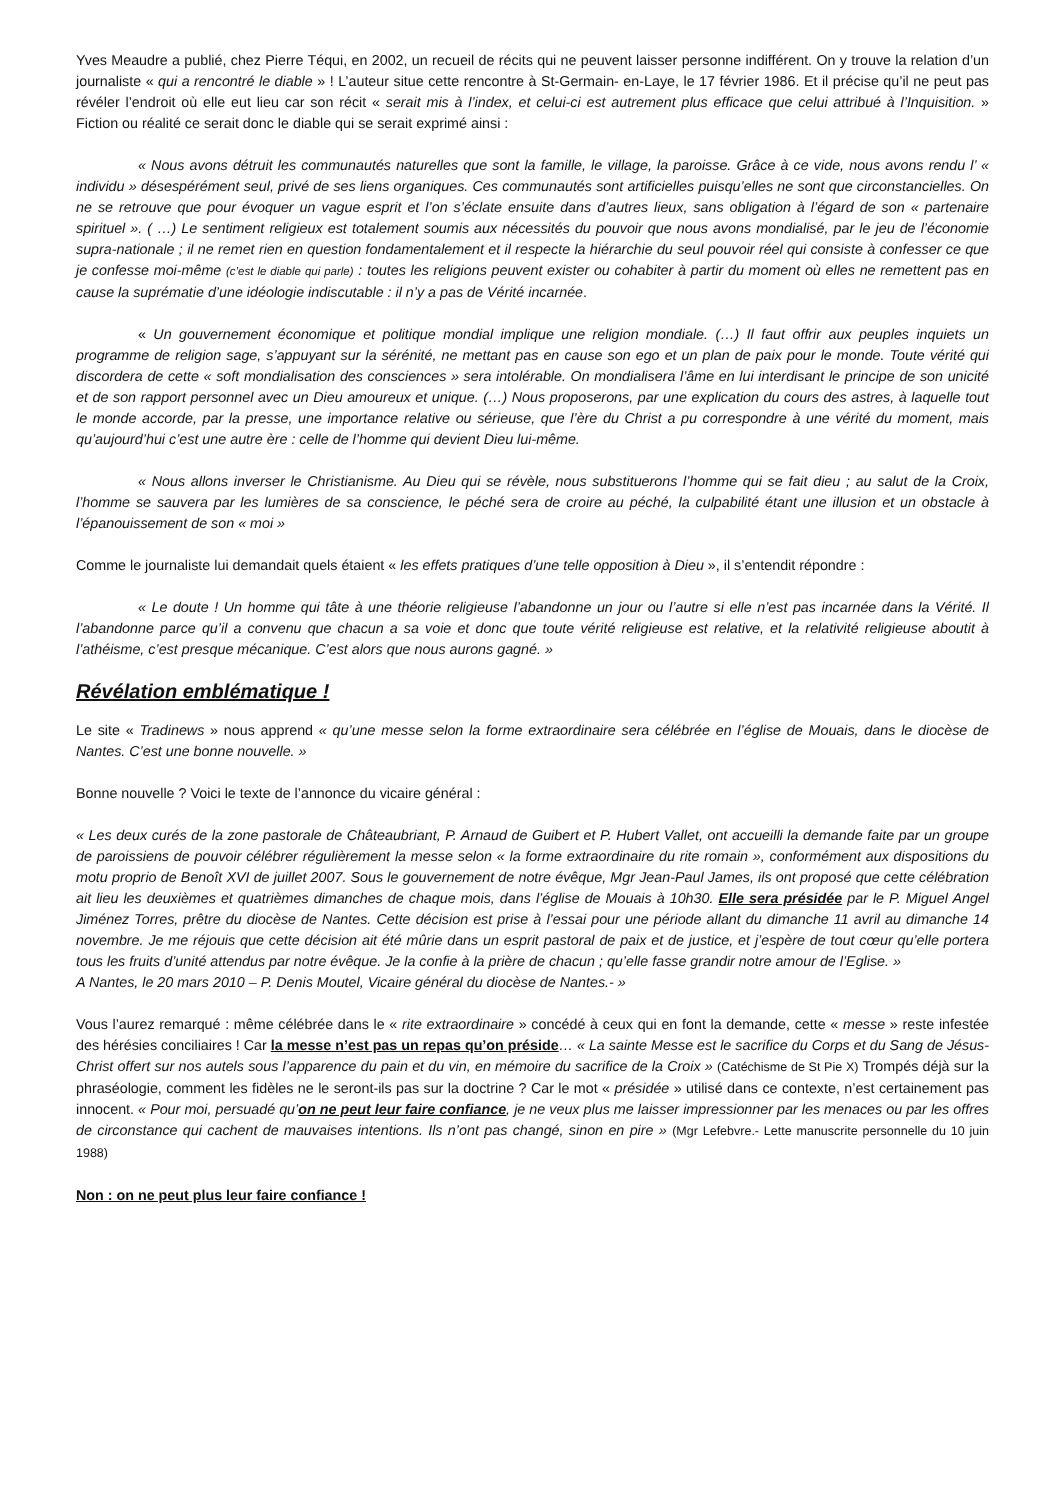Yves Meaudre a publié, chez Pierre Téqui, en 2002, un recueil de récits qui ne peuvent laisser personne indifférent. On y trouve la relation d’un journaliste « qui a rencontré le diable » ! L’auteur situe cette rencontre à St-Germain- en-Laye, le 17 février 1986. Et il précise qu’il ne peut pas révéler l’endroit où elle eut lieu car son récit « serait mis à l’index, et celui-ci est autrement plus efficace que celui attribué à l’Inquisition. » Fiction ou réalité ce serait donc le diable qui se serait exprimé ainsi :
« Nous avons détruit les communautés naturelles que sont la famille, le village, la paroisse. Grâce à ce vide, nous avons rendu l’ « individu » désespérément seul, privé de ses liens organiques. Ces communautés sont artificielles puisqu’elles ne sont que circonstancielles. On ne se retrouve que pour évoquer un vague esprit et l’on s’éclate ensuite dans d’autres lieux, sans obligation à l’égard de son « partenaire spirituel ». ( …) Le sentiment religieux est totalement soumis aux nécessités du pouvoir que nous avons mondialisé, par le jeu de l’économie supra-nationale ; il ne remet rien en question fondamentalement et il respecte la hiérarchie du seul pouvoir réel qui consiste à confesser ce que je confesse moi-même (c’est le diable qui parle) : toutes les religions peuvent exister ou cohabiter à partir du moment où elles ne remettent pas en cause la suprématie d’une idéologie indiscutable : il n’y a pas de Vérité incarnée.
« Un gouvernement économique et politique mondial implique une religion mondiale. (…) Il faut offrir aux peuples inquiets un programme de religion sage, s’appuyant sur la sérénité, ne mettant pas en cause son ego et un plan de paix pour le monde. Toute vérité qui discordera de cette « soft mondialisation des consciences » sera intolérable. On mondialisera l’âme en lui interdisant le principe de son unicité et de son rapport personnel avec un Dieu amoureux et unique. (…) Nous proposerons, par une explication du cours des astres, à laquelle tout le monde accorde, par la presse, une importance relative ou sérieuse, que l’ère du Christ a pu correspondre à une vérité du moment, mais qu’aujourd’hui c’est une autre ère : celle de l’homme qui devient Dieu lui-même.
« Nous allons inverser le Christianisme. Au Dieu qui se révèle, nous substituerons l’homme qui se fait dieu ; au salut de la Croix, l’homme se sauvera par les lumières de sa conscience, le péché sera de croire au péché, la culpabilité étant une illusion et un obstacle à l’épanouissement de son « moi »
Comme le journaliste lui demandait quels étaient « les effets pratiques d’une telle opposition à Dieu », il s’entendit répondre :
« Le doute ! Un homme qui tâte à une théorie religieuse l’abandonne un jour ou l’autre si elle n’est pas incarnée dans la Vérité. Il l’abandonne parce qu’il a convenu que chacun a sa voie et donc que toute vérité religieuse est relative, et la relativité religieuse aboutit à l’athéisme, c’est presque mécanique. C’est alors que nous aurons gagné. »
Révélation emblématique !
Le site « Tradinews » nous apprend « qu’une messe selon la forme extraordinaire sera célébrée en l’église de Mouais, dans le diocèse de Nantes. C’est une bonne nouvelle. »
Bonne nouvelle ? Voici le texte de l’annonce du vicaire général :
« Les deux curés de la zone pastorale de Châteaubriant, P. Arnaud de Guibert et P. Hubert Vallet, ont accueilli la demande faite par un groupe de paroissiens de pouvoir célébrer régulièrement la messe selon « la forme extraordinaire du rite romain », conformément aux dispositions du motu proprio de Benoît XVI de juillet 2007. Sous le gouvernement de notre évêque, Mgr Jean-Paul James, ils ont proposé que cette célébration ait lieu les deuxièmes et quatrièmes dimanches de chaque mois, dans l’église de Mouais à 10h30. Elle sera présidée par le P. Miguel Angel Jiménez Torres, prêtre du diocèse de Nantes. Cette décision est prise à l’essai pour une période allant du dimanche 11 avril au dimanche 14 novembre. Je me réjouis que cette décision ait été mûrie dans un esprit pastoral de paix et de justice, et j’espère de tout cœur qu’elle portera tous les fruits d’unité attendus par notre évêque. Je la confie à la prière de chacun ; qu’elle fasse grandir notre amour de l’Eglise. »
A Nantes, le 20 mars 2010 – P. Denis Moutel, Vicaire général du diocèse de Nantes.- »
Vous l’aurez remarqué : même célébrée dans le « rite extraordinaire » concédé à ceux qui en font la demande, cette « messe » reste infestée des hérésies conciliaires ! Car la messe n’est pas un repas qu’on préside… « La sainte Messe est le sacrifice du Corps et du Sang de Jésus-Christ offert sur nos autels sous l’apparence du pain et du vin, en mémoire du sacrifice de la Croix » (Catéchisme de St Pie X) Trompés déjà sur la phraséologie, comment les fidèles ne le seront-ils pas sur la doctrine ? Car le mot « présidée » utilisé dans ce contexte, n’est certainement pas innocent. « Pour moi, persuadé qu’on ne peut leur faire confiance, je ne veux plus me laisser impressionner par les menaces ou par les offres de circonstance qui cachent de mauvaises intentions. Ils n’ont pas changé, sinon en pire » (Mgr Lefebvre.- Lette manuscrite personnelle du 10 juin 1988)
Non : on ne peut plus leur faire confiance !